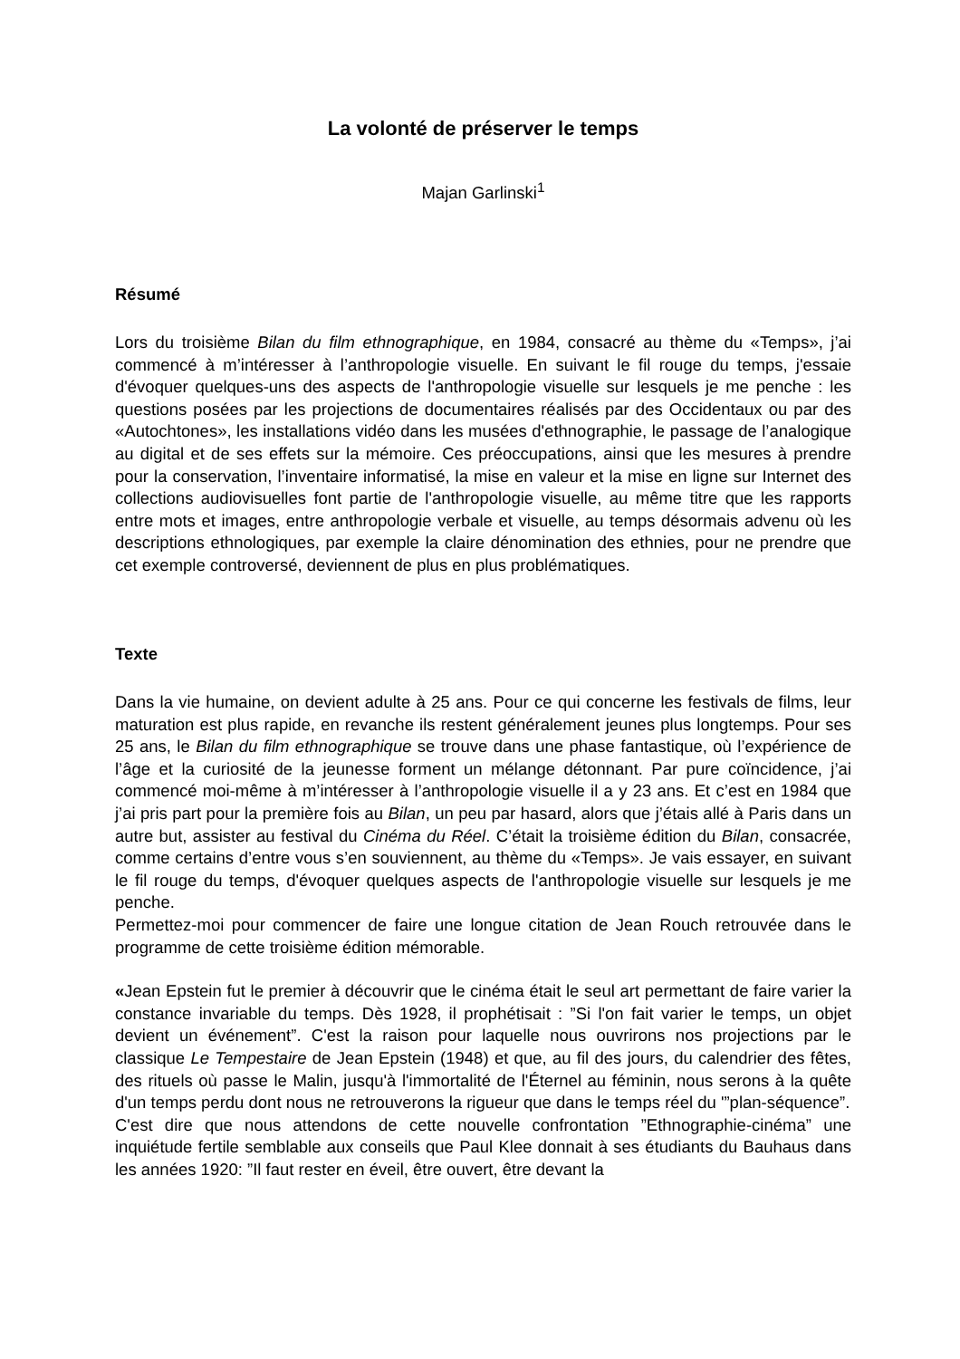La volonté de préserver le temps
Majan Garlinski<sup>1</sup>
Résumé
Lors du troisième Bilan du film ethnographique, en 1984, consacré au thème du «Temps», j’ai commencé à m’intéresser à l’anthropologie visuelle. En suivant le fil rouge du temps, j'essaie d'évoquer quelques-uns des aspects de l'anthropologie visuelle sur lesquels je me penche : les questions posées par les projections de documentaires réalisés par des Occidentaux ou par des «Autochtones», les installations vidéo dans les musées d'ethnographie, le passage de l’analogique au digital et de ses effets sur la mémoire. Ces préoccupations, ainsi que les mesures à prendre pour la conservation, l’inventaire informatisé, la mise en valeur et la mise en ligne sur Internet des collections audiovisuelles font partie de l'anthropologie visuelle, au même titre que les rapports entre mots et images, entre anthropologie verbale et visuelle, au temps désormais advenu où les descriptions ethnologiques, par exemple la claire dénomination des ethnies, pour ne prendre que cet exemple controversé, deviennent de plus en plus problématiques.
Texte
Dans la vie humaine, on devient adulte à 25 ans. Pour ce qui concerne les festivals de films, leur maturation est plus rapide, en revanche ils restent généralement jeunes plus longtemps. Pour ses 25 ans, le Bilan du film ethnographique se trouve dans une phase fantastique, où l’expérience de l’âge et la curiosité de la jeunesse forment un mélange détonnant. Par pure coïncidence, j’ai commencé moi-même à m’intéresser à l’anthropologie visuelle il a y 23 ans. Et c’est en 1984 que j’ai pris part pour la première fois au Bilan, un peu par hasard, alors que j’étais allé à Paris dans un autre but, assister au festival du Cinéma du Réel. C’était la troisième édition du Bilan, consacrée, comme certains d’entre vous s’en souviennent, au thème du «Temps». Je vais essayer, en suivant le fil rouge du temps, d'évoquer quelques aspects de l'anthropologie visuelle sur lesquels je me penche.
Permettez-moi pour commencer de faire une longue citation de Jean Rouch retrouvée dans le programme de cette troisième édition mémorable.
«Jean Epstein fut le premier à découvrir que le cinéma était le seul art permettant de faire varier la constance invariable du temps. Dès 1928, il prophétisait : ”Si l'on fait varier le temps, un objet devient un événement”. C'est la raison pour laquelle nous ouvrirons nos projections par le classique Le Tempestaire de Jean Epstein (1948) et que, au fil des jours, du calendrier des fêtes, des rituels où passe le Malin, jusqu'à l'immortalité de l'Éternel au féminin, nous serons à la quête d'un temps perdu dont nous ne retrouverons la rigueur que dans le temps réel du '”plan-séquence”.
C'est dire que nous attendons de cette nouvelle confrontation ”Ethnographie-cinéma” une inquiétude fertile semblable aux conseils que Paul Klee donnait à ses étudiants du Bauhaus dans les années 1920: ”Il faut rester en éveil, être ouvert, être devant la